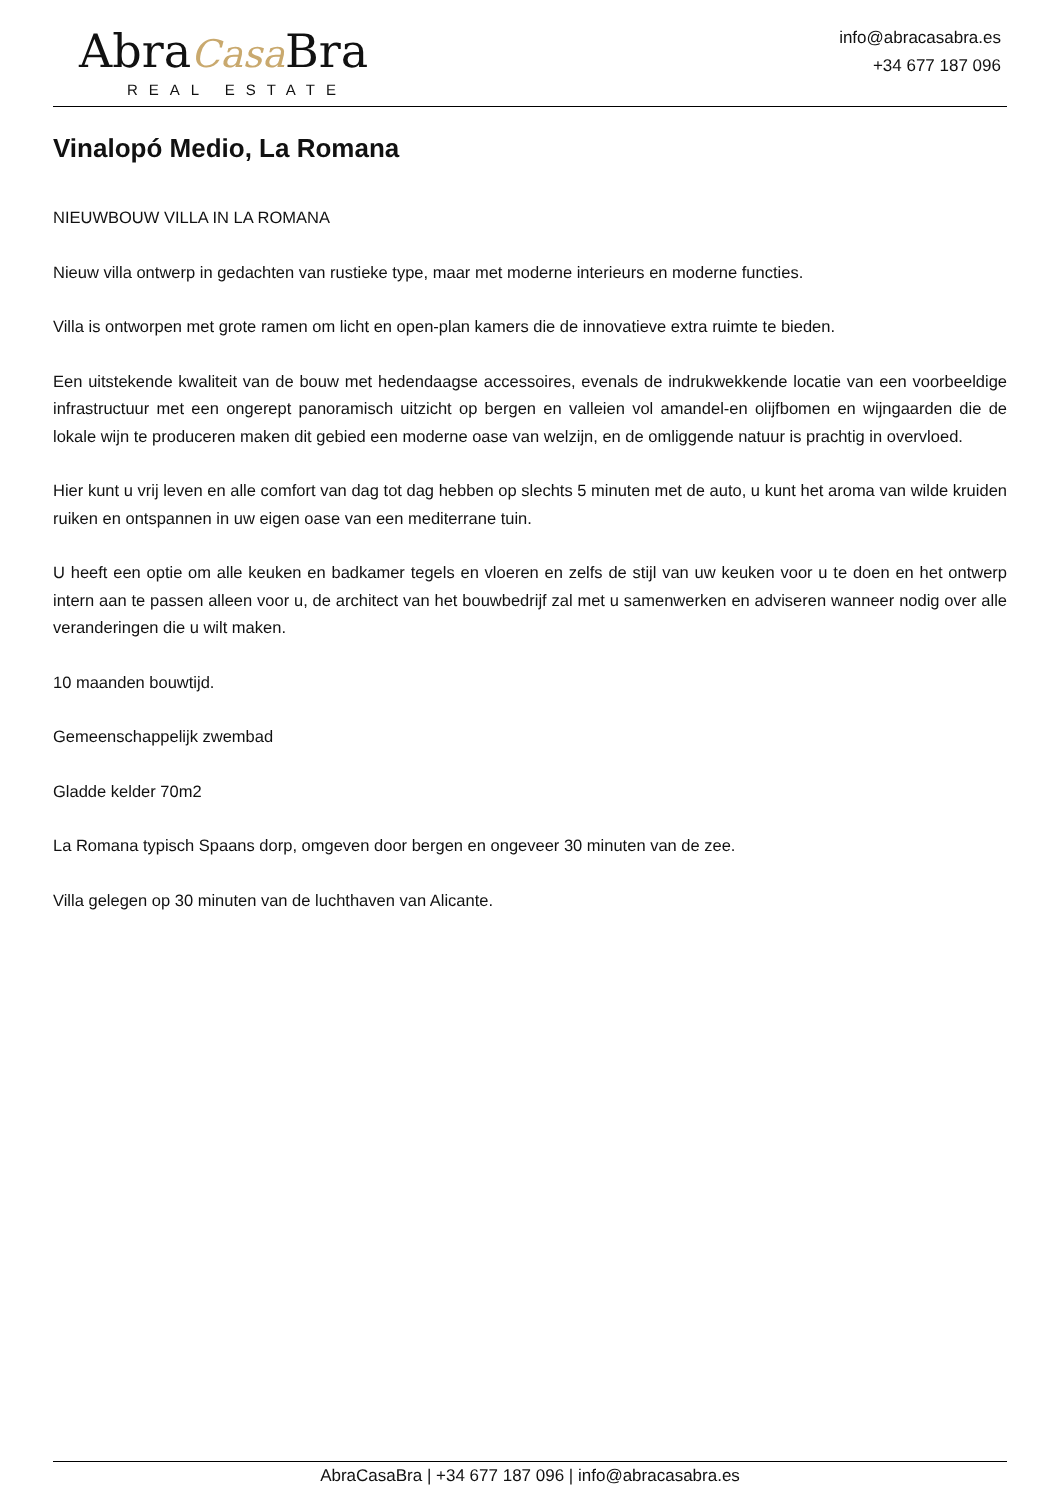AbraCasa Bra
REAL ESTATE
info@abracasabra.es
+34 677 187 096
Vinalopó Medio, La Romana
NIEUWBOUW VILLA IN LA ROMANA
Nieuw villa ontwerp in gedachten van rustieke type, maar met moderne interieurs en moderne functies.
Villa is ontworpen met grote ramen om licht en open-plan kamers die de innovatieve extra ruimte te bieden.
Een uitstekende kwaliteit van de bouw met hedendaagse accessoires, evenals de indrukwekkende locatie van een voorbeeldige infrastructuur met een ongerept panoramisch uitzicht op bergen en valleien vol amandel-en olijfbomen en wijngaarden die de lokale wijn te produceren maken dit gebied een moderne oase van welzijn, en de omliggende natuur is prachtig in overvloed.
Hier kunt u vrij leven en alle comfort van dag tot dag hebben op slechts 5 minuten met de auto, u kunt het aroma van wilde kruiden ruiken en ontspannen in uw eigen oase van een mediterrane tuin.
U heeft een optie om alle keuken en badkamer tegels en vloeren en zelfs de stijl van uw keuken voor u te doen en het ontwerp intern aan te passen alleen voor u, de architect van het bouwbedrijf zal met u samenwerken en adviseren wanneer nodig over alle veranderingen die u wilt maken.
10 maanden bouwtijd.
Gemeenschappelijk zwembad
Gladde kelder 70m2
La Romana typisch Spaans dorp, omgeven door bergen en ongeveer 30 minuten van de zee.
Villa gelegen op 30 minuten van de luchthaven van Alicante.
AbraCasaBra | +34 677 187 096 | info@abracasabra.es